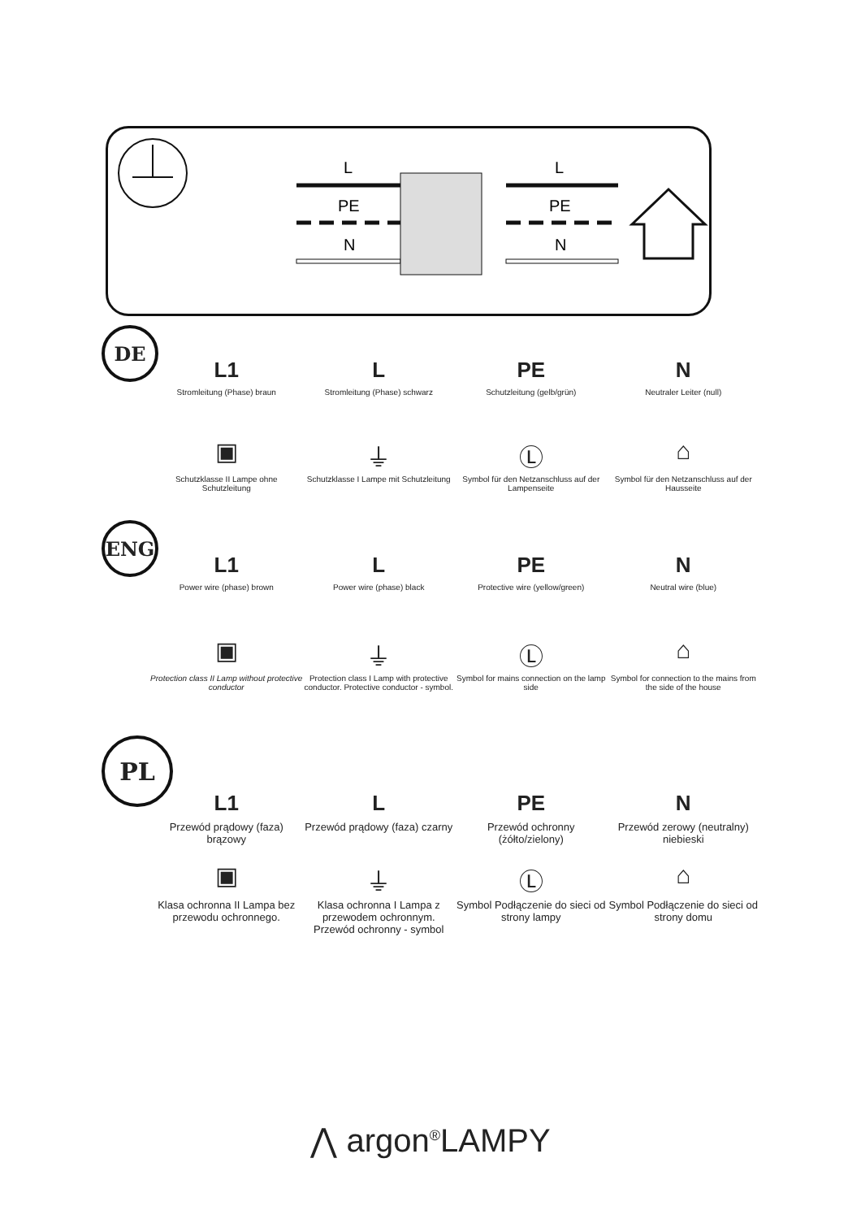L
PE
N
L
PE
N
DE
L1
Stromleitung (Phase) braun
L
Stromleitung (Phase) schwarz
PE
Schutzleitung (gelb/grün)
N
Neutraler Leiter (null)
▣
Schutzklasse II Lampe ohne Schutzleitung
⏚
Schutzklasse I Lampe mit Schutzleitung
Ⓛ
Symbol für den Netzanschluss auf der Lampenseite
⌂
Symbol für den Netzanschluss auf der Hausseite
ENG
L1
Power wire (phase) brown
L
Power wire (phase) black
PE
Protective wire (yellow/green)
N
Neutral wire (blue)
▣
Protection class II Lamp without protective conductor
⏚
Protection class I Lamp with protective conductor. Protective conductor - symbol.
Ⓛ
Symbol for mains connection on the lamp side
⌂
Symbol for connection to the mains from the side of the house
PL
L1
Przewód prądowy (faza) brązowy
L
Przewód prądowy (faza) czarny
PE
Przewód ochronny (żółto/zielony)
N
Przewód zerowy (neutralny) niebieski
▣
Klasa ochronna II Lampa bez przewodu ochronnego.
⏚
Klasa ochronna I Lampa z przewodem ochronnym. Przewód ochronny - symbol
Ⓛ
Symbol Podłączenie do sieci od strony lampy
⌂
Symbol Podłączenie do sieci od strony domu
⋀ argon<sup>®</sup>LAMPY